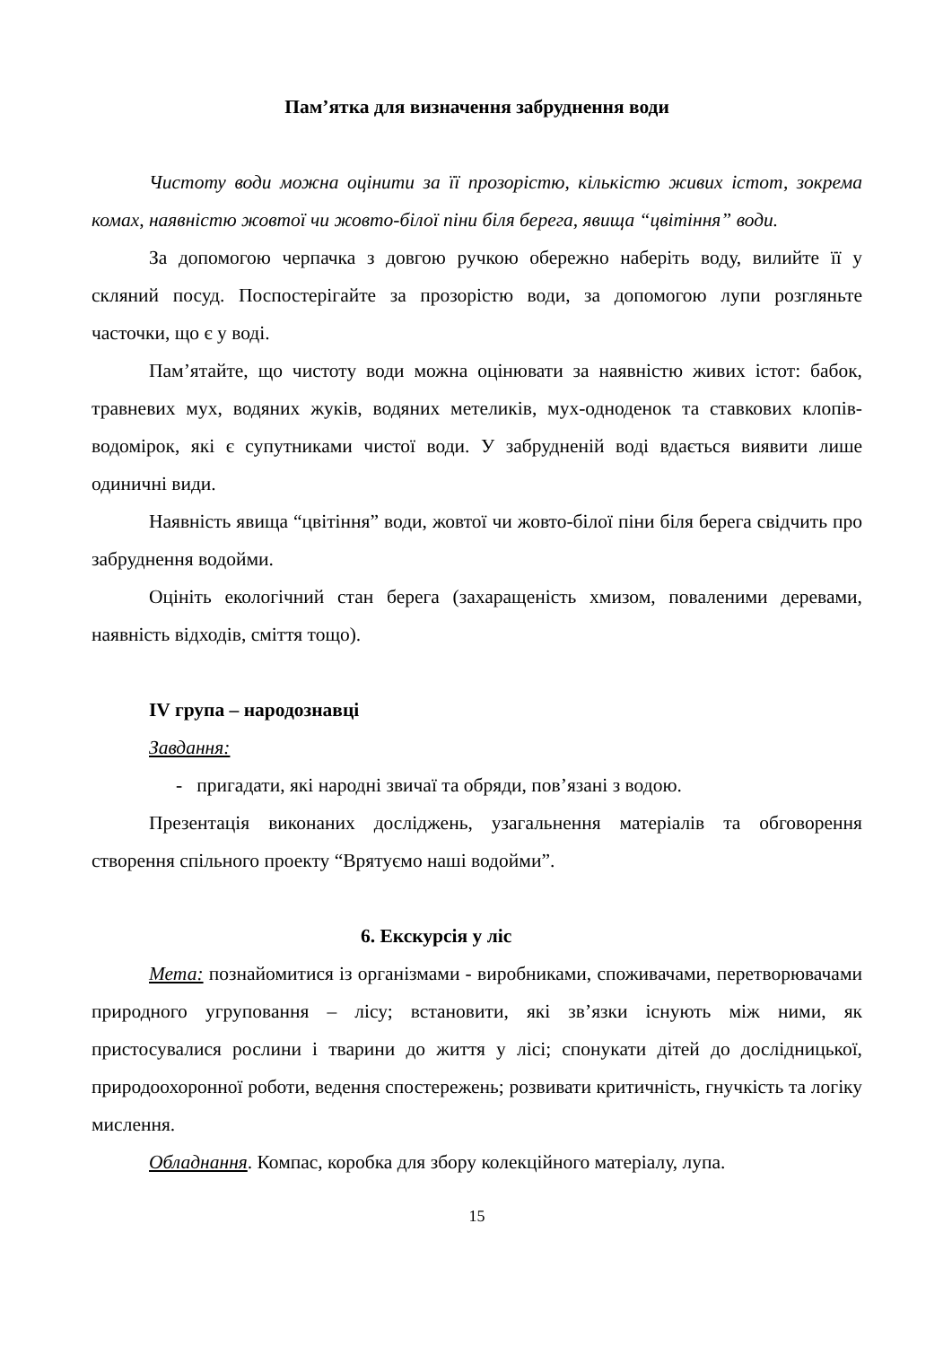Пам’ятка для визначення забруднення води
Чистоту води можна оцінити за її прозорістю, кількістю живих істот, зокрема комах, наявністю жовтої чи жовто-білої піни біля берега, явища “цвітіння” води.
За допомогою черпачка з довгою ручкою обережно наберіть воду, вилийте її у скляний посуд. Поспостерігайте за прозорістю води, за допомогою лупи розгляньте часточки, що є у воді.
Пам’ятайте, що чистоту води можна оцінювати за наявністю живих істот: бабок, травневих мух, водяних жуків, водяних метеликів, мух-одноденок та ставкових клопів-водомірок, які є супутниками чистої води. У забрудненій воді вдається виявити лише одиничні види.
Наявність явища “цвітіння” води, жовтої чи жовто-білої піни біля берега свідчить про забруднення водойми.
Оцініть екологічний стан берега (захаращеність хмизом, поваленими деревами, наявність відходів, сміття тощо).
IV група – народознавці
Завдання:
- пригадати, які народні звичаї та обряди, пов’язані з водою.
Презентація виконаних досліджень, узагальнення матеріалів та обговорення створення спільного проекту “Врятуємо наші водойми”.
6. Екскурсія у ліс
Мета: познайомитися із організмами - виробниками, споживачами, перетворювачами природного угруповання – лісу; встановити, які зв’язки існують між ними, як пристосувалися рослини і тварини до життя у лісі; спонукати дітей до дослідницької, природоохоронної роботи, ведення спостережень; розвивати критичність, гнучкість та логіку мислення.
Обладнання. Компас, коробка для збору колекційного матеріалу, лупа.
15